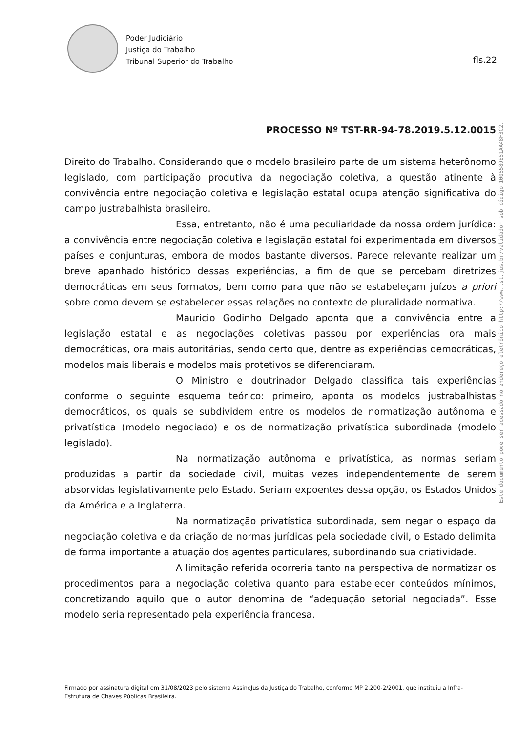Poder Judiciário
Justiça do Trabalho
Tribunal Superior do Trabalho
fls.22
PROCESSO Nº TST-RR-94-78.2019.5.12.0015
Este documento pode ser acessado no endereço eletrônico http://www.tst.jus.br/validador sob código 100558OE51AA48F3C2.
Direito do Trabalho. Considerando que o modelo brasileiro parte de um sistema heterônomo legislado, com participação produtiva da negociação coletiva, a questão atinente à convivência entre negociação coletiva e legislação estatal ocupa atenção significativa do campo justrabalhista brasileiro.
Essa, entretanto, não é uma peculiaridade da nossa ordem jurídica: a convivência entre negociação coletiva e legislação estatal foi experimentada em diversos países e conjunturas, embora de modos bastante diversos. Parece relevante realizar um breve apanhado histórico dessas experiências, a fim de que se percebam diretrizes democráticas em seus formatos, bem como para que não se estabeleçam juízos a priori sobre como devem se estabelecer essas relações no contexto de pluralidade normativa.
Mauricio Godinho Delgado aponta que a convivência entre a legislação estatal e as negociações coletivas passou por experiências ora mais democráticas, ora mais autoritárias, sendo certo que, dentre as experiências democráticas, modelos mais liberais e modelos mais protetivos se diferenciaram.
O Ministro e doutrinador Delgado classifica tais experiências conforme o seguinte esquema teórico: primeiro, aponta os modelos justrabalhistas democráticos, os quais se subdividem entre os modelos de normatização autônoma e privatística (modelo negociado) e os de normatização privatística subordinada (modelo legislado).
Na normatização autônoma e privatística, as normas seriam produzidas a partir da sociedade civil, muitas vezes independentemente de serem absorvidas legislativamente pelo Estado. Seriam expoentes dessa opção, os Estados Unidos da América e a Inglaterra.
Na normatização privatística subordinada, sem negar o espaço da negociação coletiva e da criação de normas jurídicas pela sociedade civil, o Estado delimita de forma importante a atuação dos agentes particulares, subordinando sua criatividade.
A limitação referida ocorreria tanto na perspectiva de normatizar os procedimentos para a negociação coletiva quanto para estabelecer conteúdos mínimos, concretizando aquilo que o autor denomina de “adequação setorial negociada”. Esse modelo seria representado pela experiência francesa.
Firmado por assinatura digital em 31/08/2023 pelo sistema AssineJus da Justiça do Trabalho, conforme MP 2.200-2/2001, que instituiu a Infra-Estrutura de Chaves Públicas Brasileira.